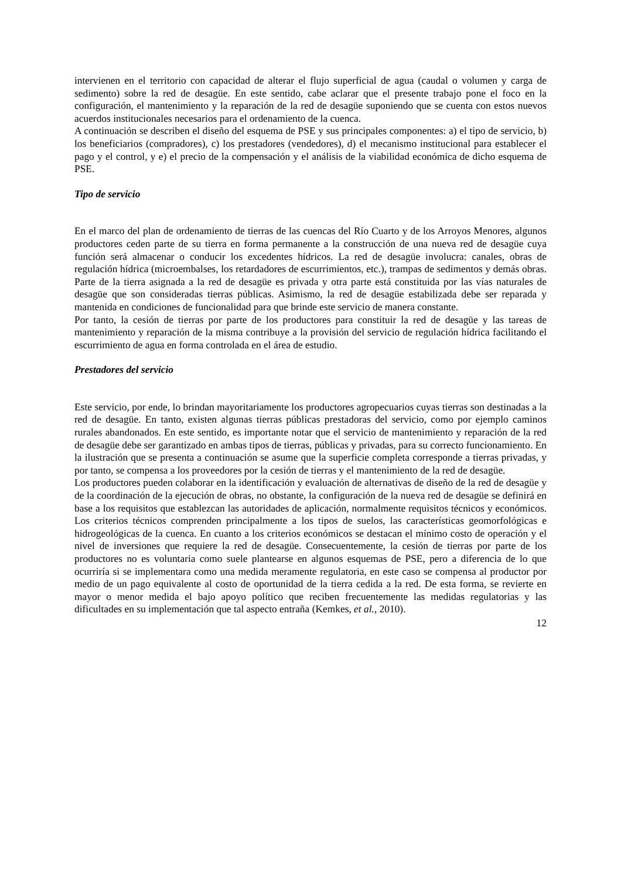intervienen en el territorio con capacidad de alterar el flujo superficial de agua (caudal o volumen y carga de sedimento) sobre la red de desagüe. En este sentido, cabe aclarar que el presente trabajo pone el foco en la configuración, el mantenimiento y la reparación de la red de desagüe suponiendo que se cuenta con estos nuevos acuerdos institucionales necesarios para el ordenamiento de la cuenca.
A continuación se describen el diseño del esquema de PSE y sus principales componentes: a) el tipo de servicio, b) los beneficiarios (compradores), c) los prestadores (vendedores), d) el mecanismo institucional para establecer el pago y el control, y e) el precio de la compensación y el análisis de la viabilidad económica de dicho esquema de PSE.
Tipo de servicio
En el marco del plan de ordenamiento de tierras de las cuencas del Río Cuarto y de los Arroyos Menores, algunos productores ceden parte de su tierra en forma permanente a la construcción de una nueva red de desagüe cuya función será almacenar o conducir los excedentes hídricos. La red de desagüe involucra: canales, obras de regulación hídrica (microembalses, los retardadores de escurrimientos, etc.), trampas de sedimentos y demás obras. Parte de la tierra asignada a la red de desagüe es privada y otra parte está constituida por las vías naturales de desagüe que son consideradas tierras públicas. Asimismo, la red de desagüe estabilizada debe ser reparada y mantenida en condiciones de funcionalidad para que brinde este servicio de manera constante.
Por tanto, la cesión de tierras por parte de los productores para constituir la red de desagüe y las tareas de mantenimiento y reparación de la misma contribuye a la provisión del servicio de regulación hídrica facilitando el escurrimiento de agua en forma controlada en el área de estudio.
Prestadores del servicio
Este servicio, por ende, lo brindan mayoritariamente los productores agropecuarios cuyas tierras son destinadas a la red de desagüe. En tanto, existen algunas tierras públicas prestadoras del servicio, como por ejemplo caminos rurales abandonados. En este sentido, es importante notar que el servicio de mantenimiento y reparación de la red de desagüe debe ser garantizado en ambas tipos de tierras, públicas y privadas, para su correcto funcionamiento. En la ilustración que se presenta a continuación se asume que la superficie completa corresponde a tierras privadas, y por tanto, se compensa a los proveedores por la cesión de tierras y el mantenimiento de la red de desagüe.
Los productores pueden colaborar en la identificación y evaluación de alternativas de diseño de la red de desagüe y de la coordinación de la ejecución de obras, no obstante, la configuración de la nueva red de desagüe se definirá en base a los requisitos que establezcan las autoridades de aplicación, normalmente requisitos técnicos y económicos. Los criterios técnicos comprenden principalmente a los tipos de suelos, las características geomorfológicas e hidrogeológicas de la cuenca. En cuanto a los criterios económicos se destacan el mínimo costo de operación y el nivel de inversiones que requiere la red de desagüe. Consecuentemente, la cesión de tierras por parte de los productores no es voluntaria como suele plantearse en algunos esquemas de PSE, pero a diferencia de lo que ocurriría si se implementara como una medida meramente regulatoria, en este caso se compensa al productor por medio de un pago equivalente al costo de oportunidad de la tierra cedida a la red. De esta forma, se revierte en mayor o menor medida el bajo apoyo político que reciben frecuentemente las medidas regulatorias y las dificultades en su implementación que tal aspecto entraña (Kemkes, et al., 2010).
12